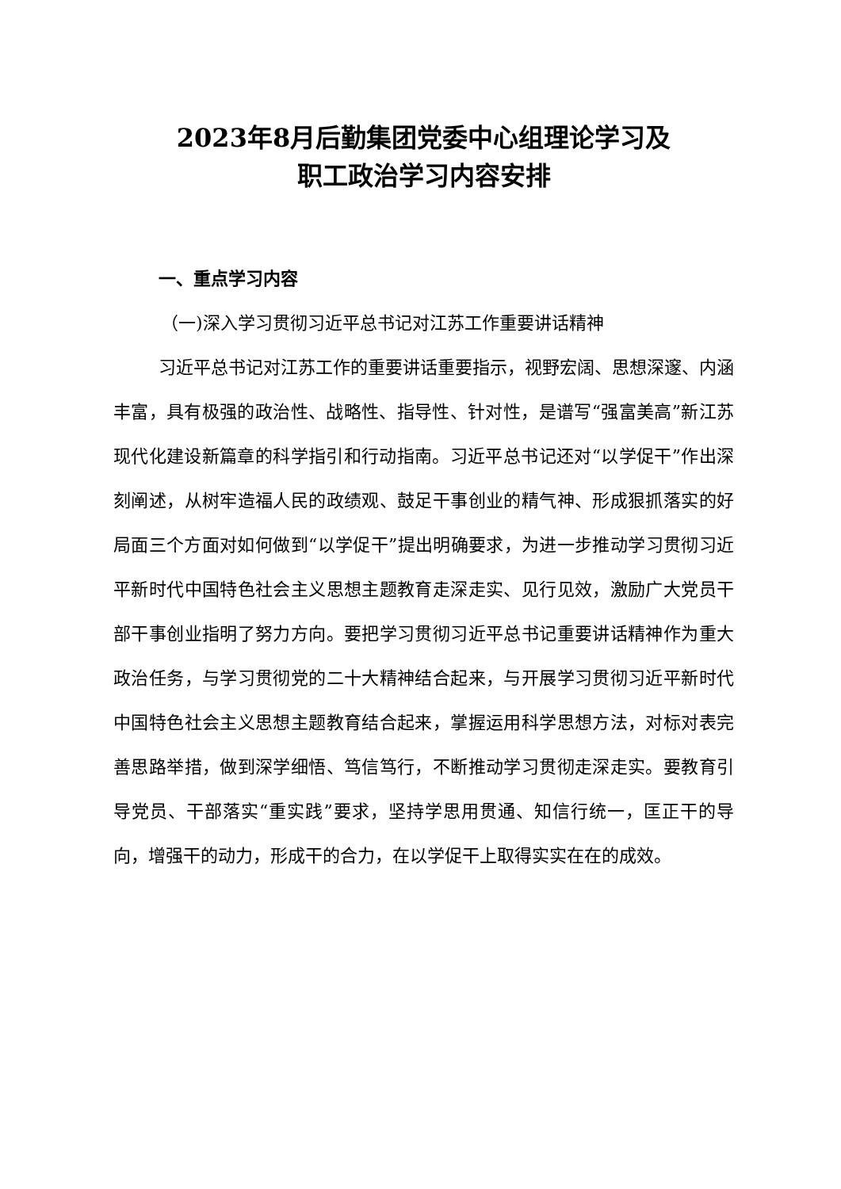2023年8月后勤集团党委中心组理论学习及
职工政治学习内容安排
一、重点学习内容
（一)深入学习贯彻习近平总书记对江苏工作重要讲话精神
习近平总书记对江苏工作的重要讲话重要指示，视野宏阔、思想深邃、内涵丰富，具有极强的政治性、战略性、指导性、针对性，是谱写“强富美高”新江苏现代化建设新篇章的科学指引和行动指南。习近平总书记还对“以学促干”作出深刻阐述，从树牢造福人民的政绩观、鼓足干事创业的精气神、形成狠抓落实的好局面三个方面对如何做到“以学促干”提出明确要求，为进一步推动学习贯彻习近平新时代中国特色社会主义思想主题教育走深走实、见行见效，激励广大党员干部干事创业指明了努力方向。要把学习贯彻习近平总书记重要讲话精神作为重大政治任务，与学习贯彻党的二十大精神结合起来，与开展学习贯彻习近平新时代中国特色社会主义思想主题教育结合起来，掌握运用科学思想方法，对标对表完善思路举措，做到深学细悟、笃信笃行，不断推动学习贯彻走深走实。要教育引导党员、干部落实“重实践”要求，坚持学思用贯通、知信行统一，匡正干的导向，增强干的动力，形成干的合力，在以学促干上取得实实在在的成效。